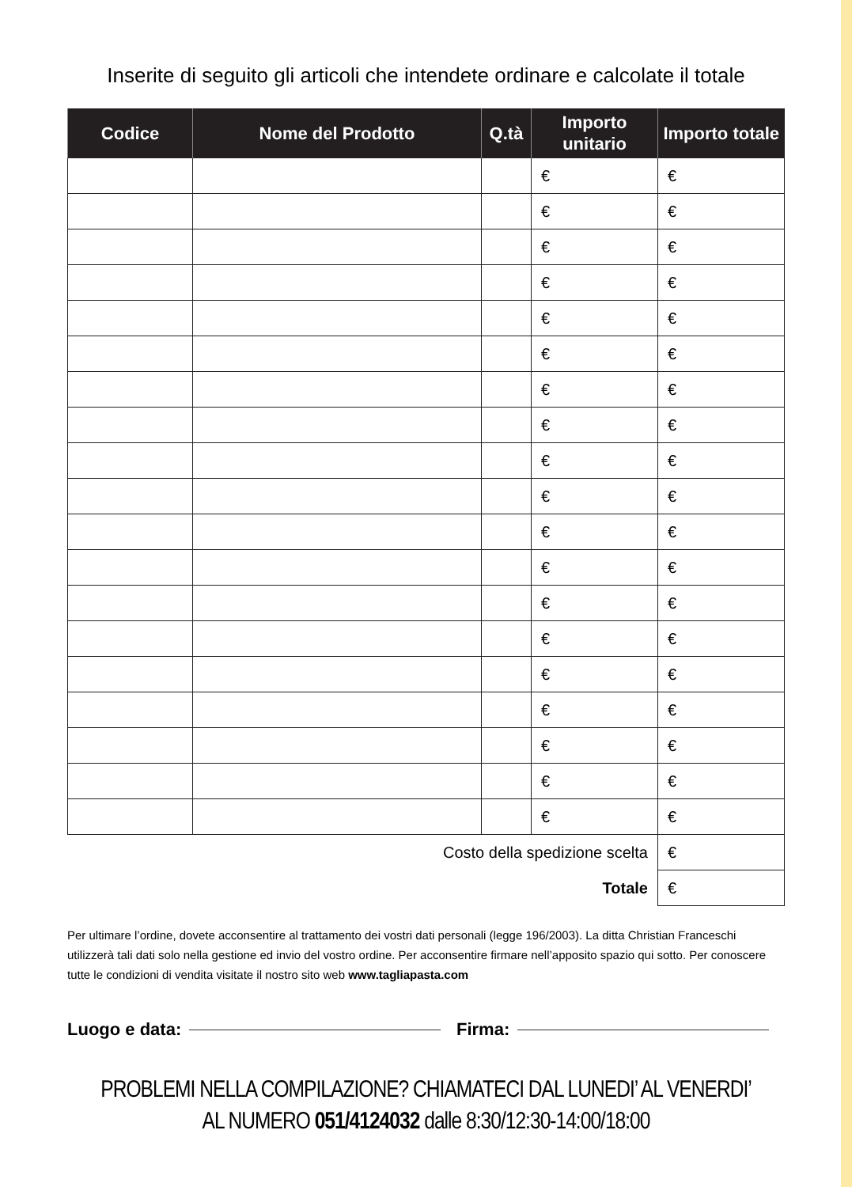Inserite di seguito gli articoli che intendete ordinare e calcolate il totale
| Codice | Nome del Prodotto | Q.tà | Importo unitario | Importo totale |
| --- | --- | --- | --- | --- |
| | | | € | € |
| | | | € | € |
| | | | € | € |
| | | | € | € |
| | | | € | € |
| | | | € | € |
| | | | € | € |
| | | | € | € |
| | | | € | € |
| | | | € | € |
| | | | € | € |
| | | | € | € |
| | | | € | € |
| | | | € | € |
| | | | € | € |
| | | | € | € |
| | | | € | € |
| | | | € | € |
| | | | € | € |
| Costo della spedizione scelta | | | | € |
| Totale | | | | € |
Per ultimare l’ordine, dovete acconsentire al trattamento dei vostri dati personali (legge 196/2003). La ditta Christian Franceschi utilizzerà tali dati solo nella gestione ed invio del vostro ordine. Per acconsentire firmare nell’apposito spazio qui sotto. Per conoscere tutte le condizioni di vendita visitate il nostro sito web www.tagliapasta.com
Luogo e data: Firma:
PROBLEMI NELLA COMPILAZIONE? CHIAMATECI DAL LUNEDI’ AL VENERDI’
AL NUMERO 051/4124032 dalle 8:30/12:30-14:00/18:00